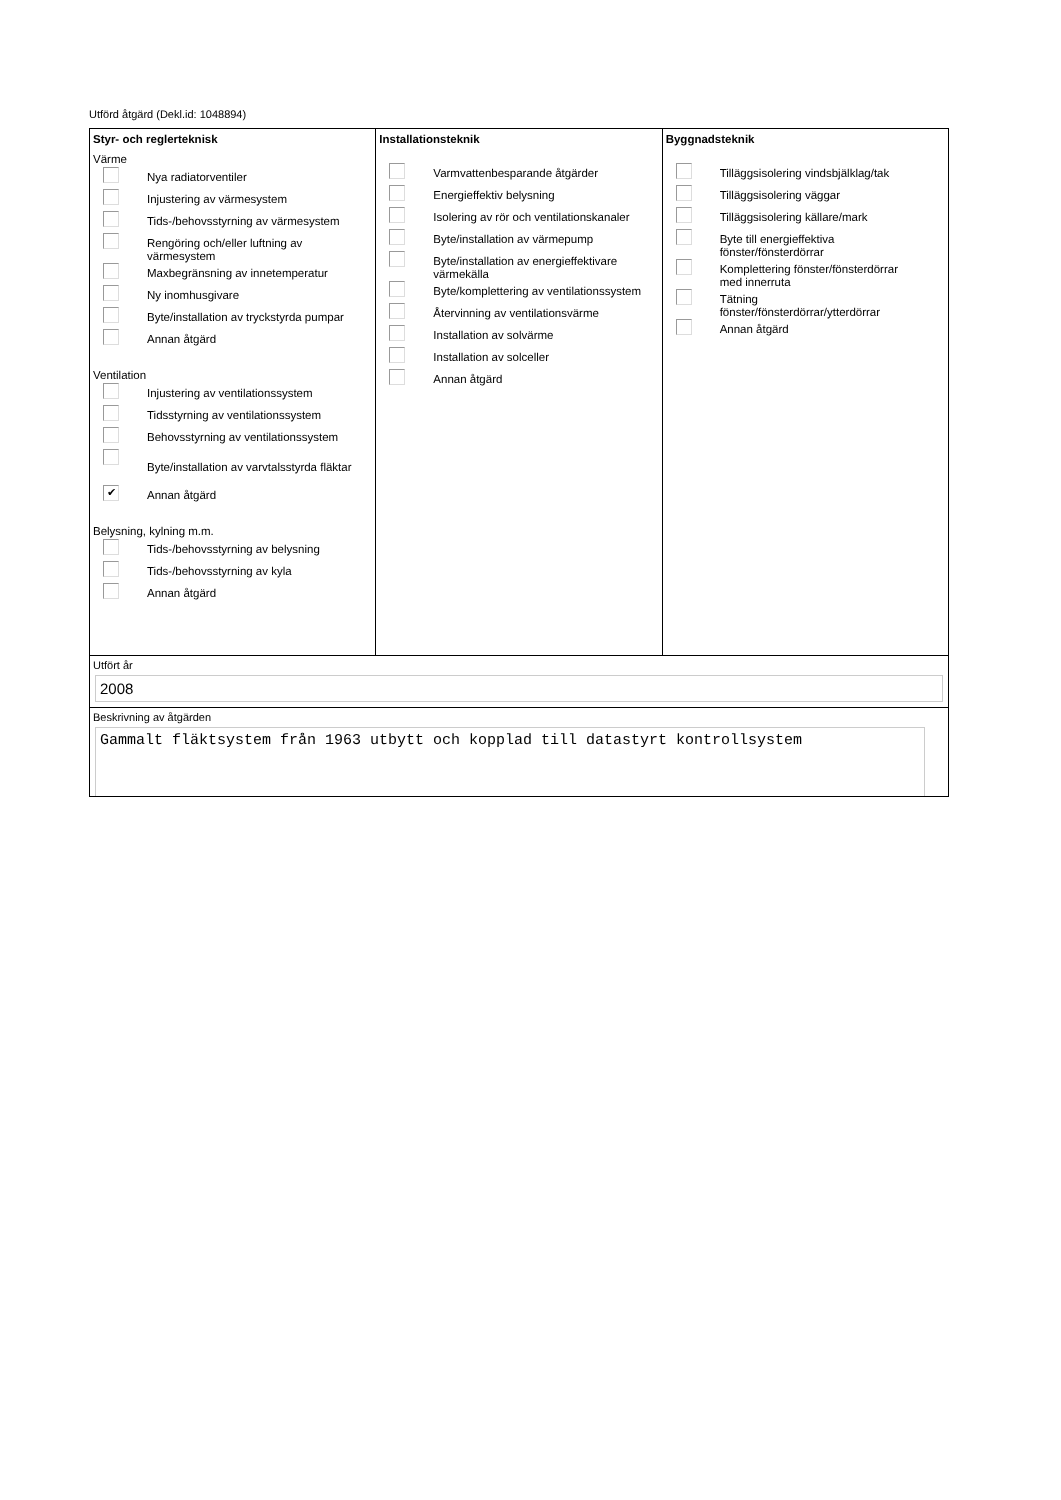Utförd åtgärd (Dekl.id: 1048894)
Styr- och reglerteknisk
Värme
Nya radiatorventiler
Injustering av värmesystem
Tids-/behovsstyrning av värmesystem
Rengöring och/eller luftning av
värmesystem
Maxbegränsning av innetemperatur
Ny inomhusgivare
Byte/installation av tryckstyrda pumpar
Annan åtgärd
Ventilation
Injustering av ventilationssystem
Tidsstyrning av ventilationssystem
Behovsstyrning av ventilationssystem
Byte/installation av varvtalsstyrda fläktar
✔
Annan åtgärd
Belysning, kylning m.m.
Tids-/behovsstyrning av belysning
Tids-/behovsstyrning av kyla
Annan åtgärd
Installationsteknik
Varmvattenbesparande åtgärder
Energieffektiv belysning
Isolering av rör och ventilationskanaler
Byte/installation av värmepump
Byte/installation av energieffektivare
värmekälla
Byte/komplettering av ventilationssystem
Återvinning av ventilationsvärme
Installation av solvärme
Installation av solceller
Annan åtgärd
Byggnadsteknik
Tilläggsisolering vindsbjälklag/tak
Tilläggsisolering väggar
Tilläggsisolering källare/mark
Byte till energieffektiva
fönster/fönsterdörrar
Komplettering fönster/fönsterdörrar
med innerruta
Tätning
fönster/fönsterdörrar/ytterdörrar
Annan åtgärd
Utfört år
2008
Beskrivning av åtgärden
Gammalt fläktsystem från 1963 utbytt och kopplad till datastyrt kontrollsystem